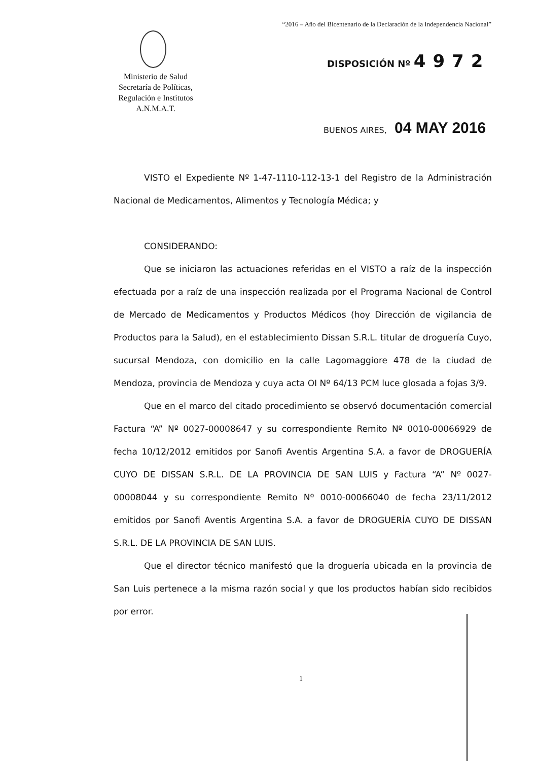“2016 – Año del Bicentenario de la Declaración de la Independencia Nacional”
Ministerio de Salud
Secretaría de Políticas,
Regulación e Institutos
A.N.M.A.T.
DISPOSICIÓN Nº 4972
BUENOS AIRES, 04 MAY 2016
VISTO el Expediente Nº 1-47-1110-112-13-1 del Registro de la Administración Nacional de Medicamentos, Alimentos y Tecnología Médica; y
CONSIDERANDO:
Que se iniciaron las actuaciones referidas en el VISTO a raíz de la inspección efectuada por a raíz de una inspección realizada por el Programa Nacional de Control de Mercado de Medicamentos y Productos Médicos (hoy Dirección de vigilancia de Productos para la Salud), en el establecimiento Dissan S.R.L. titular de droguería Cuyo, sucursal Mendoza, con domicilio en la calle Lagomaggiore 478 de la ciudad de Mendoza, provincia de Mendoza y cuya acta OI Nº 64/13 PCM luce glosada a fojas 3/9.
Que en el marco del citado procedimiento se observó documentación comercial Factura “A” Nº 0027-00008647 y su correspondiente Remito Nº 0010-00066929 de fecha 10/12/2012 emitidos por Sanofi Aventis Argentina S.A. a favor de DROGUERÍA CUYO DE DISSAN S.R.L. DE LA PROVINCIA DE SAN LUIS y Factura “A” Nº 0027-00008044 y su correspondiente Remito Nº 0010-00066040 de fecha 23/11/2012 emitidos por Sanofi Aventis Argentina S.A. a favor de DROGUERÍA CUYO DE DISSAN S.R.L. DE LA PROVINCIA DE SAN LUIS.
Que el director técnico manifestó que la droguería ubicada en la provincia de San Luis pertenece a la misma razón social y que los productos habían sido recibidos por error.
1